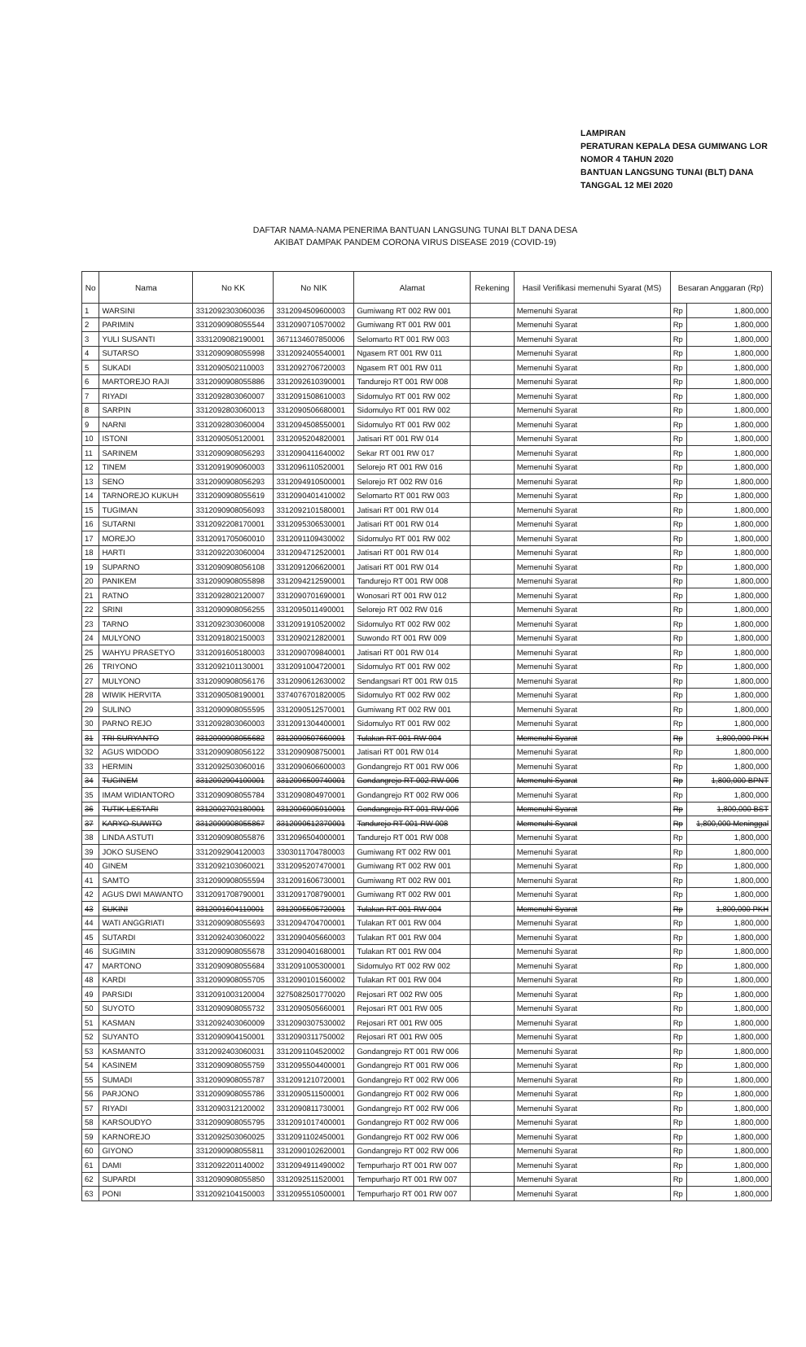LAMPIRAN
PERATURAN KEPALA DESA GUMIWANG LOR
NOMOR 4 TAHUN 2020
BANTUAN LANGSUNG TUNAI (BLT) DANA
TANGGAL 12 MEI 2020
DAFTAR NAMA-NAMA PENERIMA BANTUAN LANGSUNG TUNAI BLT DANA DESA
AKIBAT DAMPAK PANDEM CORONA VIRUS DISEASE 2019 (COVID-19)
| No | Nama | No KK | No NIK | Alamat | Rekening | Hasil Verifikasi memenuhi Syarat (MS) | Besaran Anggaran (Rp) | |
| --- | --- | --- | --- | --- | --- | --- | --- | --- |
| 1 | WARSINI | 3312092303060036 | 3312094509600003 | Gumiwang RT 002 RW 001 | | Memenuhi Syarat | Rp | 1,800,000 |
| 2 | PARIMIN | 3312090908055544 | 3312090710570002 | Gumiwang RT 001 RW 001 | | Memenuhi Syarat | Rp | 1,800,000 |
| 3 | YULI SUSANTI | 3331209082190001 | 3671134607850006 | Selomarto RT 001 RW 003 | | Memenuhi Syarat | Rp | 1,800,000 |
| 4 | SUTARSO | 3312090908055998 | 3312092405540001 | Ngasem RT 001 RW 011 | | Memenuhi Syarat | Rp | 1,800,000 |
| 5 | SUKADI | 3312090502110003 | 3312092706720003 | Ngasem RT 001 RW 011 | | Memenuhi Syarat | Rp | 1,800,000 |
| 6 | MARTOREJO RAJI | 3312090908055886 | 3312092610390001 | Tandurejo RT 001 RW 008 | | Memenuhi Syarat | Rp | 1,800,000 |
| 7 | RIYADI | 3312092803060007 | 3312091508610003 | Sidomulyo RT 001 RW 002 | | Memenuhi Syarat | Rp | 1,800,000 |
| 8 | SARPIN | 3312092803060013 | 3312090506680001 | Sidomulyo RT 001 RW 002 | | Memenuhi Syarat | Rp | 1,800,000 |
| 9 | NARNI | 3312092803060004 | 3312094508550001 | Sidomulyo RT 001 RW 002 | | Memenuhi Syarat | Rp | 1,800,000 |
| 10 | ISTONI | 3312090505120001 | 3312095204820001 | Jatisari RT 001 RW 014 | | Memenuhi Syarat | Rp | 1,800,000 |
| 11 | SARINEM | 3312090908056293 | 3312090411640002 | Sekar RT 001 RW 017 | | Memenuhi Syarat | Rp | 1,800,000 |
| 12 | TINEM | 3312091909060003 | 3312096110520001 | Selorejo RT 001 RW 016 | | Memenuhi Syarat | Rp | 1,800,000 |
| 13 | SENO | 3312090908056293 | 3312094910500001 | Selorejo RT 002 RW 016 | | Memenuhi Syarat | Rp | 1,800,000 |
| 14 | TARNOREJO KUKUH | 3312090908055619 | 3312090401410002 | Selomarto RT 001 RW 003 | | Memenuhi Syarat | Rp | 1,800,000 |
| 15 | TUGIMAN | 3312090908056093 | 3312092101580001 | Jatisari RT 001 RW 014 | | Memenuhi Syarat | Rp | 1,800,000 |
| 16 | SUTARNI | 3312092208170001 | 3312095306530001 | Jatisari RT 001 RW 014 | | Memenuhi Syarat | Rp | 1,800,000 |
| 17 | MOREJO | 3312091705060010 | 3312091109430002 | Sidomulyo RT 001 RW 002 | | Memenuhi Syarat | Rp | 1,800,000 |
| 18 | HARTI | 3312092203060004 | 3312094712520001 | Jatisari RT 001 RW 014 | | Memenuhi Syarat | Rp | 1,800,000 |
| 19 | SUPARNO | 3312090908056108 | 3312091206620001 | Jatisari RT 001 RW 014 | | Memenuhi Syarat | Rp | 1,800,000 |
| 20 | PANIKEM | 3312090908055898 | 3312094212590001 | Tandurejo RT 001 RW 008 | | Memenuhi Syarat | Rp | 1,800,000 |
| 21 | RATNO | 3312092802120007 | 3312090701690001 | Wonosari RT 001 RW 012 | | Memenuhi Syarat | Rp | 1,800,000 |
| 22 | SRINI | 3312090908056255 | 3312095011490001 | Selorejo RT 002 RW 016 | | Memenuhi Syarat | Rp | 1,800,000 |
| 23 | TARNO | 3312092303060008 | 3312091910520002 | Sidomulyo RT 002 RW 002 | | Memenuhi Syarat | Rp | 1,800,000 |
| 24 | MULYONO | 3312091802150003 | 3312090212820001 | Suwondo RT 001 RW 009 | | Memenuhi Syarat | Rp | 1,800,000 |
| 25 | WAHYU PRASETYO | 3312091605180003 | 3312090709840001 | Jatisari RT 001 RW 014 | | Memenuhi Syarat | Rp | 1,800,000 |
| 26 | TRIYONO | 3312092101130001 | 3312091004720001 | Sidomulyo RT 001 RW 002 | | Memenuhi Syarat | Rp | 1,800,000 |
| 27 | MULYONO | 3312090908056176 | 3312090612630002 | Sendangsari RT 001 RW 015 | | Memenuhi Syarat | Rp | 1,800,000 |
| 28 | WIWIK HERVITA | 3312090508190001 | 3374076701820005 | Sidomulyo RT 002 RW 002 | | Memenuhi Syarat | Rp | 1,800,000 |
| 29 | SULINO | 3312090908055595 | 3312090512570001 | Gumiwang RT 002 RW 001 | | Memenuhi Syarat | Rp | 1,800,000 |
| 30 | PARNO REJO | 3312092803060003 | 3312091304400001 | Sidomulyo RT 001 RW 002 | | Memenuhi Syarat | Rp | 1,800,000 |
| 31 | TRI SURYANTO | 3312090908055682 | 3312090507660001 | Tulakan RT 001 RW 004 | | Memenuhi Syarat | Rp | 1,800,000 PKH |
| 32 | AGUS WIDODO | 3312090908056122 | 3312090908750001 | Jatisari RT 001 RW 014 | | Memenuhi Syarat | Rp | 1,800,000 |
| 33 | HERMIN | 3312092503060016 | 3312090606600003 | Gondangrejo RT 001 RW 006 | | Memenuhi Syarat | Rp | 1,800,000 |
| 34 | TUGINEM | 3312092904100001 | 3312096509740001 | Gondangrejo RT 002 RW 006 | | Memenuhi Syarat | Rp | 1,800,000 BPNT |
| 35 | IMAM WIDIANTORO | 3312090908055784 | 3312090804970001 | Gondangrejo RT 002 RW 006 | | Memenuhi Syarat | Rp | 1,800,000 |
| 36 | TUTIK LESTARI | 3312092702180001 | 3312096905910001 | Gondangrejo RT 001 RW 006 | | Memenuhi Syarat | Rp | 1,800,000 BST |
| 37 | KARYO SUWITO | 3312090908055867 | 3312090612370001 | Tandurejo RT 001 RW 008 | | Memenuhi Syarat | Rp | 1,800,000 Meninggal |
| 38 | LINDA ASTUTI | 3312090908055876 | 3312096504000001 | Tandurejo RT 001 RW 008 | | Memenuhi Syarat | Rp | 1,800,000 |
| 39 | JOKO SUSENO | 3312092904120003 | 3303011704780003 | Gumiwang RT 002 RW 001 | | Memenuhi Syarat | Rp | 1,800,000 |
| 40 | GINEM | 3312092103060021 | 3312095207470001 | Gumiwang RT 002 RW 001 | | Memenuhi Syarat | Rp | 1,800,000 |
| 41 | SAMTO | 3312090908055594 | 3312091606730001 | Gumiwang RT 002 RW 001 | | Memenuhi Syarat | Rp | 1,800,000 |
| 42 | AGUS DWI MAWANTO | 3312091708790001 | 3312091708790001 | Gumiwang RT 002 RW 001 | | Memenuhi Syarat | Rp | 1,800,000 |
| 43 | SUKINI | 3312091604110001 | 3312095505720001 | Tulakan RT 001 RW 004 | | Memenuhi Syarat | Rp | 1,800,000 PKH |
| 44 | WATI ANGGRIATI | 3312090908055693 | 3312094704700001 | Tulakan RT 001 RW 004 | | Memenuhi Syarat | Rp | 1,800,000 |
| 45 | SUTARDI | 3312092403060022 | 3312090405660003 | Tulakan RT 001 RW 004 | | Memenuhi Syarat | Rp | 1,800,000 |
| 46 | SUGIMIN | 3312090908055678 | 3312090401680001 | Tulakan RT 001 RW 004 | | Memenuhi Syarat | Rp | 1,800,000 |
| 47 | MARTONO | 3312090908055684 | 3312091005300001 | Sidomulyo RT 002 RW 002 | | Memenuhi Syarat | Rp | 1,800,000 |
| 48 | KARDI | 3312090908055705 | 3312090101560002 | Tulakan RT 001 RW 004 | | Memenuhi Syarat | Rp | 1,800,000 |
| 49 | PARSIDI | 3312091003120004 | 3275082501770020 | Rejosari RT 002 RW 005 | | Memenuhi Syarat | Rp | 1,800,000 |
| 50 | SUYOTO | 3312090908055732 | 3312090505660001 | Rejosari RT 001 RW 005 | | Memenuhi Syarat | Rp | 1,800,000 |
| 51 | KASMAN | 3312092403060009 | 3312090307530002 | Rejosari RT 001 RW 005 | | Memenuhi Syarat | Rp | 1,800,000 |
| 52 | SUYANTO | 3312090904150001 | 3312090311750002 | Rejosari RT 001 RW 005 | | Memenuhi Syarat | Rp | 1,800,000 |
| 53 | KASMANTO | 3312092403060031 | 3312091104520002 | Gondangrejo RT 001 RW 006 | | Memenuhi Syarat | Rp | 1,800,000 |
| 54 | KASINEM | 3312090908055759 | 3312095504400001 | Gondangrejo RT 001 RW 006 | | Memenuhi Syarat | Rp | 1,800,000 |
| 55 | SUMADI | 3312090908055787 | 3312091210720001 | Gondangrejo RT 002 RW 006 | | Memenuhi Syarat | Rp | 1,800,000 |
| 56 | PARJONO | 3312090908055786 | 3312090511500001 | Gondangrejo RT 002 RW 006 | | Memenuhi Syarat | Rp | 1,800,000 |
| 57 | RIYADI | 3312090312120002 | 3312090811730001 | Gondangrejo RT 002 RW 006 | | Memenuhi Syarat | Rp | 1,800,000 |
| 58 | KARSOUDYO | 3312090908055795 | 3312091017400001 | Gondangrejo RT 002 RW 006 | | Memenuhi Syarat | Rp | 1,800,000 |
| 59 | KARNOREJO | 3312092503060025 | 3312091102450001 | Gondangrejo RT 002 RW 006 | | Memenuhi Syarat | Rp | 1,800,000 |
| 60 | GIYONO | 3312090908055811 | 3312090102620001 | Gondangrejo RT 002 RW 006 | | Memenuhi Syarat | Rp | 1,800,000 |
| 61 | DAMI | 3312092201140002 | 3312094911490002 | Tempurharjo RT 001 RW 007 | | Memenuhi Syarat | Rp | 1,800,000 |
| 62 | SUPARDI | 3312090908055850 | 3312092511520001 | Tempurharjo RT 001 RW 007 | | Memenuhi Syarat | Rp | 1,800,000 |
| 63 | PONI | 3312092104150003 | 3312095510500001 | Tempurharjo RT 001 RW 007 | | Memenuhi Syarat | Rp | 1,800,000 |